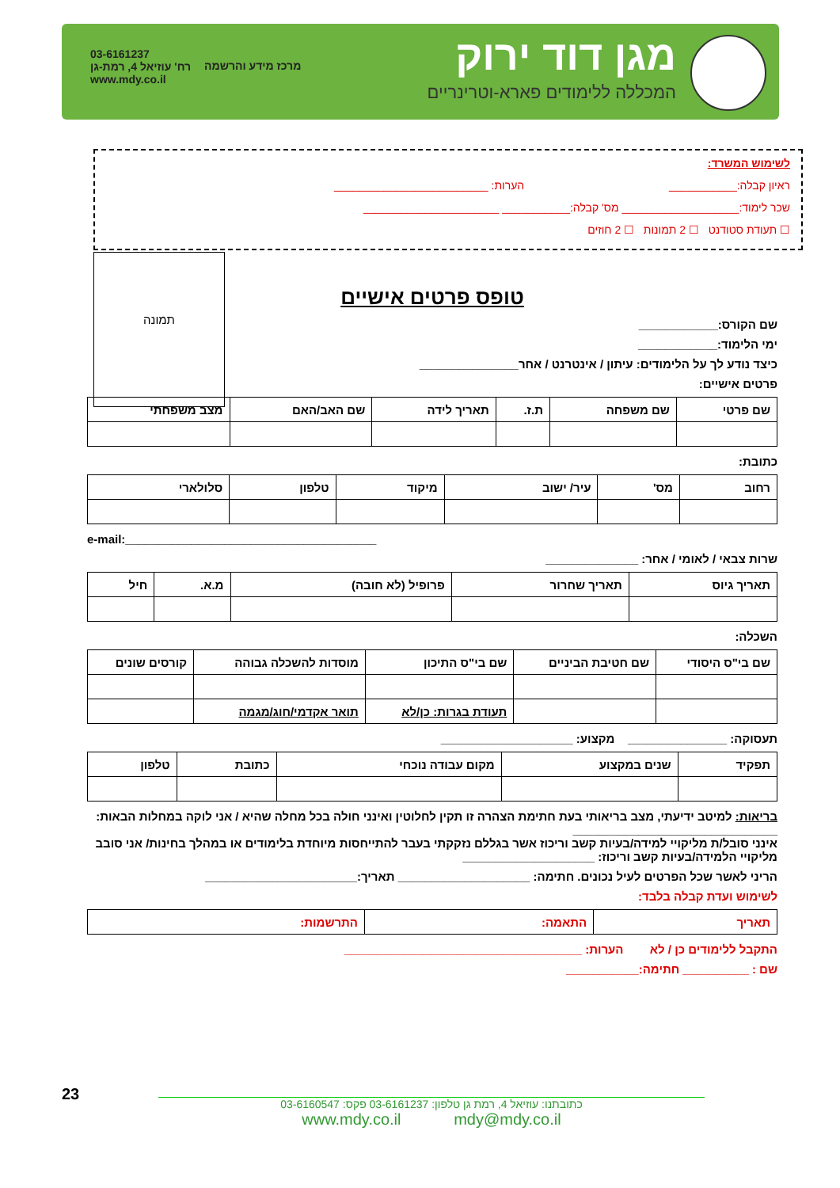מגן דוד ירוק
המכללה ללימודים פארא-וטרינריים
מרכז מידע והרשמה
03-6161237
רח' עוזיאל 4, רמת-גן
www.mdy.co.il
לשימוש המשרד:
ראיון קבלה:___________ הערות: _________________________
שכר לימוד:___________________ מס' קבלה:___________ ______________________
☐ תעודת סטודנט ☐ 2 תמונות ☐ 2 חוזים
תמונה
טופס פרטים אישיים
שם הקורס:____________
ימי הלימוד:____________
כיצד נודע לך על הלימודים: עיתון / אינטרנט / אחר_______________
פרטים אישיים:
| שם פרטי | שם משפחה | ת.ז. | תאריך לידה | שם האב/האם | מצב משפחתי |
כתובת:
| רחוב | מס' | עיר/ ישוב | מיקוד | טלפון | סלולארי |
e-mail:______________________________________
שרות צבאי / לאומי / אחר: ______________
| תאריך גיוס | תאריך שחרור | פרופיל (לא חובה) | מ.א. | חיל |
השכלה:
| שם בי"ס היסודי | שם חטיבת הביניים | שם בי"ס התיכון | מוסדות להשכלה גבוהה | קורסים שונים |
| | | תעודת בגרות: כן/לא | תואר אקדמי/חוג/מגמה | |
תעסוקה: _______________ מקצוע: ____________________
| תפקיד | שנים במקצוע | מקום עבודה נוכחי | כתובת | טלפון |
בריאות: למיטב ידיעתי, מצב בריאותי בעת חתימת הצהרה זו תקין לחלוטין ואינני חולה בכל מחלה שהיא / אני לוקה במחלות הבאות: _______________________________
אינני סובל/ת מליקויי למידה/בעיות קשב וריכוז אשר בגללם נזקקתי בעבר להתייחסות מיוחדת בלימודים או במהלך בחינות/ אני סובב מליקויי הלמידה/בעיות קשב וריכוז: ____________________
הריני לאשר שכל הפרטים לעיל נכונים. חתימה: ____________________ תאריך:_______________________
לשימוש ועדת קבלה בלבד:
| תאריך | התאמה: | התרשמות: |
התקבל ללימודים כן / לא הערות: ____________________________________
שם : __________ חתימה:___________
23
כתובתנו: עוזיאל 4, רמת גן טלפון: 03-6161237 פקס: 03-6160547
www.mdy.co.il mdy@mdy.co.il